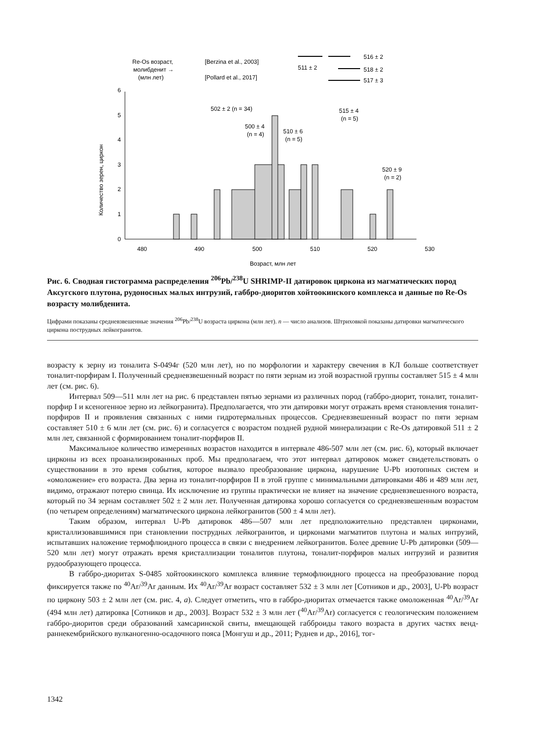Re-Os возраст,
молибденит →
(млн лет)
[Berzina et al., 2003]
[Pollard et al., 2017]
511 ± 2
516 ± 2
518 ± 2
517 ± 3
0
1
2
3
4
5
6
480
490
500
510
520
530
Возраст, млн лет
Количество зерен, циркон
502 ± 2 (n = 34)
500 ± 4
(n = 4)
510 ± 6
(n = 5)
515 ± 4
(n = 5)
520 ± 9
(n = 2)
Рис. 6. Сводная гистограмма распределения <sup>206</sup>Pb/<sup>238</sup>U SHRIMP-II датировок циркона из магматических пород Аксугского плутона, рудоносных малых интрузий, габбро-диоритов хойтоокинского комплекса и данные по Re-Os возрасту молибденита.
Цифрами показаны средневзвешенные значения <sup>206</sup>Pb/<sup>238</sup>U возраста циркона (млн лет). n — число анализов. Штриховкой показаны датировки магматического циркона пострудных лейкогранитов.
возрасту к зерну из тоналита S-0494г (520 млн лет), но по морфологии и характеру свечения в КЛ больше соответствует тоналит-порфирам I. Полученный средневзвешенный возраст по пяти зернам из этой возрастной группы составляет 515 ± 4 млн лет (см. рис. 6).
Интервал 509—511 млн лет на рис. 6 представлен пятью зернами из различных пород (габбро-диорит, тоналит, тоналит-порфир I и ксеногенное зерно из лейкогранита). Предполагается, что эти датировки могут отражать время становления тоналит-порфиров II и проявления связанных с ними гидротермальных процессов. Средневзвешенный возраст по пяти зернам составляет 510 ± 6 млн лет (см. рис. 6) и согласуется с возрастом поздней рудной минерализации с Re-Os датировкой 511 ± 2 млн лет, связанной с формированием тоналит-порфиров II.
Максимальное количество измеренных возрастов находится в интервале 486-507 млн лет (см. рис. 6), который включает цирконы из всех проанализированных проб. Мы предполагаем, что этот интервал датировок может свидетельствовать о существовании в это время события, которое вызвало преобразование циркона, нарушение U-Pb изотопных систем и «омоложение» его возраста. Два зерна из тоналит-порфиров II в этой группе с минимальными датировками 486 и 489 млн лет, видимо, отражают потерю свинца. Их исключение из группы практически не влияет на значение средневзвешенного возраста, который по 34 зернам составляет 502 ± 2 млн лет. Полученная датировка хорошо согласуется со средневзвешенным возрастом (по четырем определениям) магматического циркона лейкогранитов (500 ± 4 млн лет).
Таким образом, интервал U-Pb датировок 486—507 млн лет предположительно представлен цирконами, кристаллизовавшимися при становлении пострудных лейкогранитов, и цирконами магматитов плутона и малых интрузий, испытавших наложение термофлюидного процесса в связи с внедрением лейкогранитов. Более древние U-Pb датировки (509—520 млн лет) могут отражать время кристаллизации тоналитов плутона, тоналит-порфиров малых интрузий и развития рудообразующего процесса.
В габбро-диоритах S-0485 хойтоокинского комплекса влияние термофлюидного процесса на преобразование пород фиксируется также по <sup>40</sup>Ar/<sup>39</sup>Ar данным. Их <sup>40</sup>Ar/<sup>39</sup>Ar возраст составляет 532 ± 3 млн лет [Сотников и др., 2003], U-Pb возраст по циркону 503 ± 2 млн лет (см. рис. 4, а). Следует отметить, что в габбро-диоритах отмечается также омоложенная <sup>40</sup>Ar/<sup>39</sup>Ar (494 млн лет) датировка [Сотников и др., 2003]. Возраст 532 ± 3 млн лет (<sup>40</sup>Ar/<sup>39</sup>Ar) согласуется с геологическим положением габбро-диоритов среди образований хамсаринской свиты, вмещающей габброиды такого возраста в других частях венд-раннекембрийского вулканогенно-осадочного пояса [Монгуш и др., 2011; Руднев и др., 2016], тог-
1342